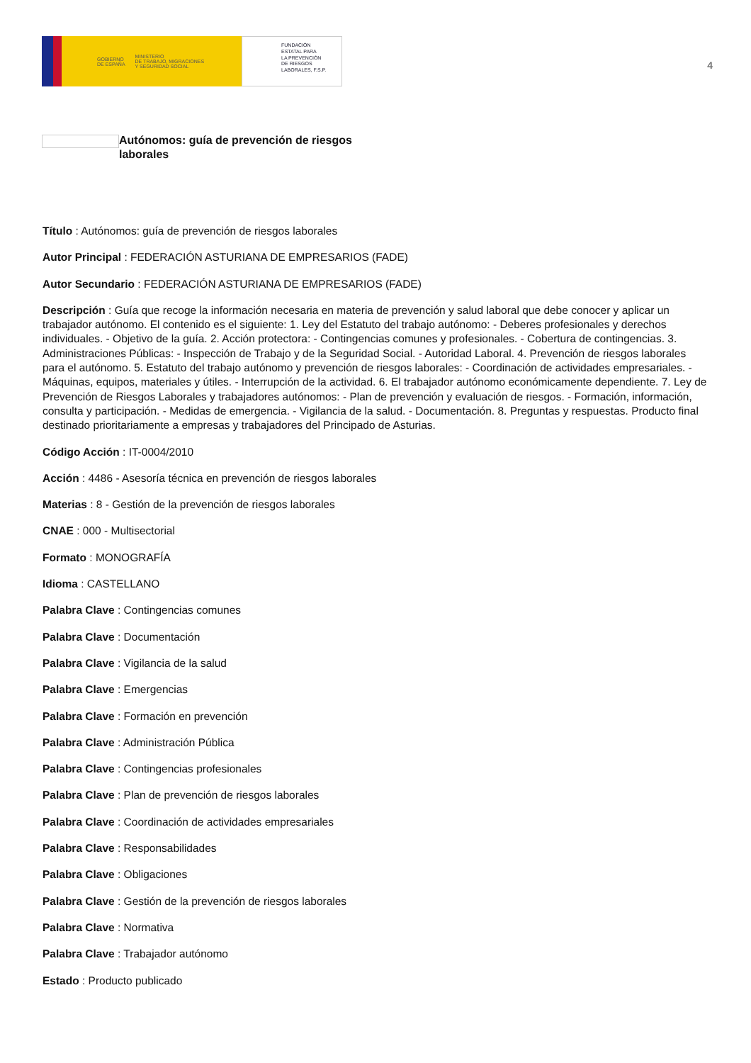GOBIERNO
DE ESPAÑA MINISTERIO
DE TRABAJO, MIGRACIONES
Y SEGURIDAD SOCIAL
FUNDACIÓN
ESTATAL PARA
LA PREVENCIÓN
DE RIESGOS
LABORALES, F.S.P.
4
Autónomos: guía de prevención de riesgos laborales
Título : Autónomos: guía de prevención de riesgos laborales
Autor Principal : FEDERACIÓN ASTURIANA DE EMPRESARIOS (FADE)
Autor Secundario : FEDERACIÓN ASTURIANA DE EMPRESARIOS (FADE)
Descripción : Guía que recoge la información necesaria en materia de prevención y salud laboral que debe conocer y aplicar un trabajador autónomo. El contenido es el siguiente: 1. Ley del Estatuto del trabajo autónomo: - Deberes profesionales y derechos individuales. - Objetivo de la guía. 2. Acción protectora: - Contingencias comunes y profesionales. - Cobertura de contingencias. 3. Administraciones Públicas: - Inspección de Trabajo y de la Seguridad Social. - Autoridad Laboral. 4. Prevención de riesgos laborales para el autónomo. 5. Estatuto del trabajo autónomo y prevención de riesgos laborales: - Coordinación de actividades empresariales. - Máquinas, equipos, materiales y útiles. - Interrupción de la actividad. 6. El trabajador autónomo económicamente dependiente. 7. Ley de Prevención de Riesgos Laborales y trabajadores autónomos: - Plan de prevención y evaluación de riesgos. - Formación, información, consulta y participación. - Medidas de emergencia. - Vigilancia de la salud. - Documentación. 8. Preguntas y respuestas. Producto final destinado prioritariamente a empresas y trabajadores del Principado de Asturias.
Código Acción : IT-0004/2010
Acción : 4486 - Asesoría técnica en prevención de riesgos laborales
Materias : 8 - Gestión de la prevención de riesgos laborales
CNAE : 000 - Multisectorial
Formato : MONOGRAFÍA
Idioma : CASTELLANO
Palabra Clave : Contingencias comunes
Palabra Clave : Documentación
Palabra Clave : Vigilancia de la salud
Palabra Clave : Emergencias
Palabra Clave : Formación en prevención
Palabra Clave : Administración Pública
Palabra Clave : Contingencias profesionales
Palabra Clave : Plan de prevención de riesgos laborales
Palabra Clave : Coordinación de actividades empresariales
Palabra Clave : Responsabilidades
Palabra Clave : Obligaciones
Palabra Clave : Gestión de la prevención de riesgos laborales
Palabra Clave : Normativa
Palabra Clave : Trabajador autónomo
Estado : Producto publicado